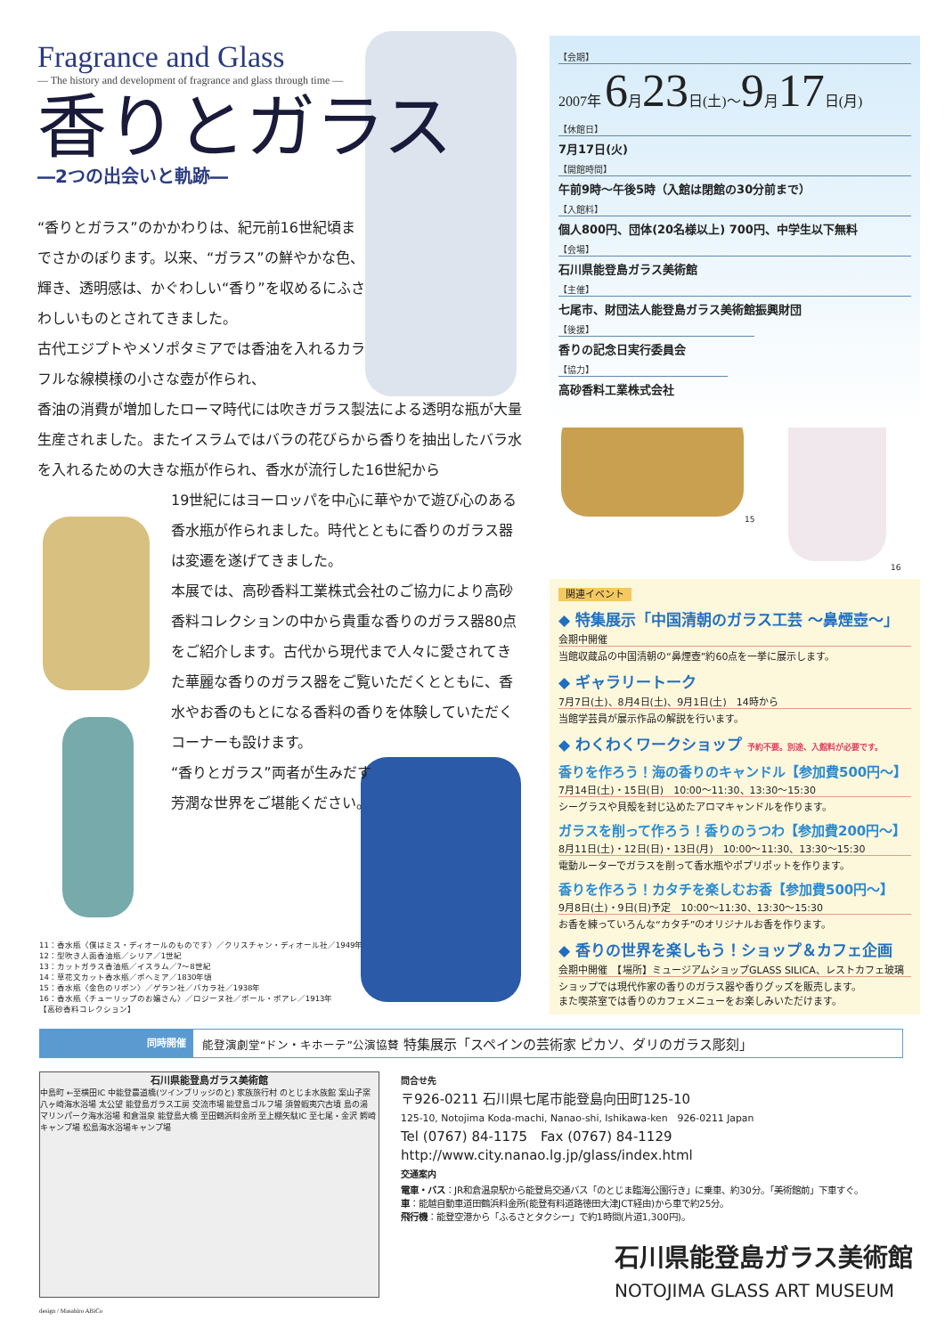Fragrance and Glass
— The history and development of fragrance and glass through time —
香りとガラス
―2つの出会いと軌跡―
“香りとガラス”のかかわりは、紀元前16世紀頃までさかのぼります。以来、“ガラス”の鮮やかな色、輝き、透明感は、かぐわしい“香り”を収めるにふさわしいものとされてきました。
古代エジプトやメソポタミアでは香油を入れるカラフルな線模様の小さな壺が作られ、
香油の消費が増加したローマ時代には吹きガラス製法による透明な瓶が大量生産されました。またイスラムではバラの花びらから香りを抽出したバラ水を入れるための大きな瓶が作られ、香水が流行した16世紀から
19世紀にはヨーロッパを中心に華やかで遊び心のある香水瓶が作られました。時代とともに香りのガラス器は変遷を遂げてきました。
本展では、高砂香料工業株式会社のご協力により高砂香料コレクションの中から貴重な香りのガラス器80点をご紹介します。古代から現代まで人々に愛されてきた華麗な香りのガラス器をご覧いただくとともに、香水やお香のもとになる香料の香りを体験していただくコーナーも設けます。
“香りとガラス”両者が生みだす
芳潤な世界をご堪能ください。
【会期】
2007年 6月23日(土)～9月17日(月)
【休館日】
7月17日(火)
【開館時間】
午前9時～午後5時（入館は閉館の30分前まで）
【入館料】
個人800円、団体(20名様以上) 700円、中学生以下無料
【会場】
石川県能登島ガラス美術館
【主催】
七尾市、財団法人能登島ガラス美術館振興財団
【後援】
香りの記念日実行委員会
【協力】
高砂香料工業株式会社
15
16
関連イベント
◆ 特集展示「中国清朝のガラス工芸 ～鼻煙壺～」
会期中開催
当館収蔵品の中国清朝の“鼻煙壺”約60点を一挙に展示します。
◆ ギャラリートーク
7月7日(土)、8月4日(土)、9月1日(土)　14時から
当館学芸員が展示作品の解説を行います。
◆ わくわくワークショップ 予約不要。別途、入館料が必要です。
香りを作ろう！海の香りのキャンドル【参加費500円～】
7月14日(土)・15日(日)　10:00～11:30、13:30～15:30
シーグラスや貝殻を封じ込めたアロマキャンドルを作ります。
ガラスを削って作ろう！香りのうつわ【参加費200円～】
8月11日(土)・12日(日)・13日(月)　10:00～11:30、13:30～15:30
電動ルーターでガラスを削って香水瓶やポプリポットを作ります。
香りを作ろう！カタチを楽しむお香【参加費500円～】
9月8日(土)・9日(日)予定　10:00～11:30、13:30～15:30
お香を練っていろんな“カタチ”のオリジナルお香を作ります。
◆ 香りの世界を楽しもう！ショップ＆カフェ企画
会期中開催　【場所】ミュージアムショップGLASS SILICA、レストカフェ玻璃
ショップでは現代作家の香りのガラス器や香りグッズを販売します。
また喫茶室では香りのカフェメニューをお楽しみいただけます。
11：香水瓶〈僕はミス・ディオールのものです〉／クリスチャン・ディオール社／1949年
12：型吹き人面香油瓶／シリア／1世紀
13：カットガラス香油瓶／イスラム／7～8世紀
14：草花文カット香水瓶／ボヘミア／1830年頃
15：香水瓶〈金色のリボン〉／ゲラン社／バカラ社／1938年
16：香水瓶〈チューリップのお嬢さん〉／ロジーヌ社／ポール・ポアレ／1913年
【高砂香料コレクション】
同時開催 能登演劇堂“ドン・キホーテ”公演協賛 特集展示「スペインの芸術家 ピカソ、ダリのガラス彫刻」
石川県能登島ガラス美術館
中島町 ←至横田IC 中能登農道橋(ツインブリッジのと) 家族旅行村 のとじま水族館 案山子窯 八ヶ崎海水浴場 太公望 能登島ガラス工房 交流市場 能登島ゴルフ場 須曽蝦夷穴古墳 島の湯 マリンパーク海水浴場 和倉温泉 能登島大橋 至田鶴浜料金所 至上棚矢駄IC 至七尾・金沢 鰐崎キャンプ場 松島海水浴場キャンプ場
問合せ先
〒926-0211 石川県七尾市能登島向田町125-10
125-10, Notojima Koda-machi, Nanao-shi, Ishikawa-ken　926-0211 Japan
Tel (0767) 84-1175　Fax (0767) 84-1129
http://www.city.nanao.lg.jp/glass/index.html
交通案内
電車・バス：JR和倉温泉駅から能登島交通バス「のとじま臨海公園行き」に乗車、約30分。「美術館前」下車すぐ。
車：能越自動車道田鶴浜料金所(能登有料道路徳田大津JCT経由)から車で約25分。
飛行機：能登空港から「ふるさとタクシー」で約1時間(片道1,300円)。
石川県能登島ガラス美術館
NOTOJIMA GLASS ART MUSEUM
design / Masahiro ABiCo